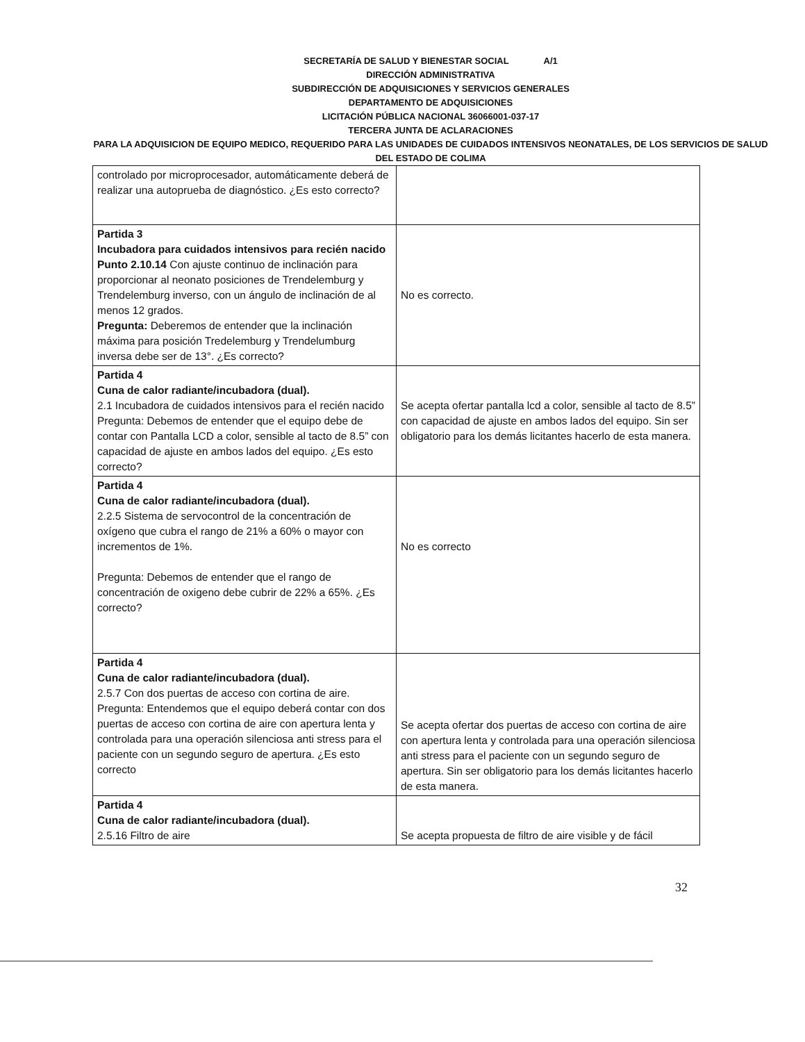SECRETARÍA DE SALUD Y BIENESTAR SOCIAL A/1
DIRECCIÓN ADMINISTRATIVA
SUBDIRECCIÓN DE ADQUISICIONES Y SERVICIOS GENERALES
DEPARTAMENTO DE ADQUISICIONES
LICITACIÓN PÚBLICA NACIONAL 36066001-037-17
TERCERA JUNTA DE ACLARACIONES
PARA LA ADQUISICION DE EQUIPO MEDICO, REQUERIDO PARA LAS UNIDADES DE CUIDADOS INTENSIVOS NEONATALES, DE LOS SERVICIOS DE SALUD DEL ESTADO DE COLIMA
| controlado por microprocesador, automáticamente deberá de realizar una autoprueba de diagnóstico. ¿Es esto correcto? | |
| Partida 3 Incubadora para cuidados intensivos para recién nacido Punto 2.10.14 Con ajuste continuo de inclinación para proporcionar al neonato posiciones de Trendelemburg y Trendelemburg inverso, con un ángulo de inclinación de al menos 12 grados. Pregunta: Deberemos de entender que la inclinación máxima para posición Tredelemburg y Trendelumburg inversa debe ser de 13°. ¿Es correcto? | No es correcto. |
| Partida 4 Cuna de calor radiante/incubadora (dual). 2.1 Incubadora de cuidados intensivos para el recién nacido Pregunta: Debemos de entender que el equipo debe de contar con Pantalla LCD a color, sensible al tacto de 8.5” con capacidad de ajuste en ambos lados del equipo. ¿Es esto correcto? | Se acepta ofertar pantalla lcd a color, sensible al tacto de 8.5” con capacidad de ajuste en ambos lados del equipo. Sin ser obligatorio para los demás licitantes hacerlo de esta manera. |
| Partida 4 Cuna de calor radiante/incubadora (dual). 2.2.5 Sistema de servocontrol de la concentración de oxígeno que cubra el rango de 21% a 60% o mayor con incrementos de 1%. Pregunta: Debemos de entender que el rango de concentración de oxigeno debe cubrir de 22% a 65%. ¿Es correcto? | No es correcto |
| Partida 4 Cuna de calor radiante/incubadora (dual). 2.5.7 Con dos puertas de acceso con cortina de aire. Pregunta: Entendemos que el equipo deberá contar con dos puertas de acceso con cortina de aire con apertura lenta y controlada para una operación silenciosa anti stress para el paciente con un segundo seguro de apertura. ¿Es esto correcto | Se acepta ofertar dos puertas de acceso con cortina de aire con apertura lenta y controlada para una operación silenciosa anti stress para el paciente con un segundo seguro de apertura. Sin ser obligatorio para los demás licitantes hacerlo de esta manera. |
| Partida 4 Cuna de calor radiante/incubadora (dual). 2.5.16 Filtro de aire | Se acepta propuesta de filtro de aire visible y de fácil |
32